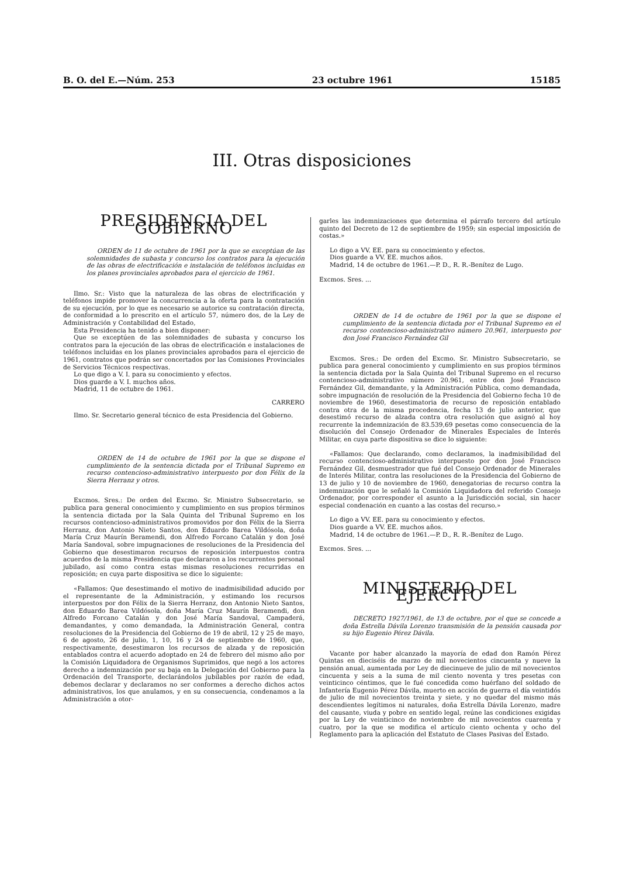B. O. del E.—Núm. 253 23 octubre 1961 15185
III. Otras disposiciones
PRESIDENCIA DEL GOBIERNO
ORDEN de 11 de octubre de 1961 por la que se exceptúan de las solemnidades de subasta y concurso los contratos para la ejecución de las obras de electrificación e instalación de teléfonos incluidas en los planes provinciales aprobados para el ejercicio de 1961.
Ilmo. Sr.: Visto que la naturaleza de las obras de electrificación y teléfonos impide promover la concurrencia a la oferta para la contratación de su ejecución, por lo que es necesario se autorice su contratación directa, de conformidad a lo prescrito en el artículo 57, número dos, de la Ley de Administración y Contabilidad del Estado,
Esta Presidencia ha tenido a bien disponer:
Que se exceptúen de las solemnidades de subasta y concurso los contratos para la ejecución de las obras de electrificación e instalaciones de teléfonos incluidas en los planes provinciales aprobados para el ejercicio de 1961, contratos que podrán ser concertados por las Comisiones Provinciales de Servicios Técnicos respectivas.
Lo que digo a V. I. para su conocimiento y efectos.
Dios guarde a V. I. muchos años.
Madrid, 11 de octubre de 1961.
CARRERO
Ilmo. Sr. Secretario general técnico de esta Presidencia del Gobierno.
ORDEN de 14 de octubre de 1961 por la que se dispone el cumplimiento de la sentencia dictada por el Tribunal Supremo en recurso contencioso-administrativo interpuesto por don Félix de la Sierra Herranz y otros.
Excmos. Sres.: De orden del Excmo. Sr. Ministro Subsecretario, se publica para general conocimiento y cumplimiento en sus propios términos la sentencia dictada por la Sala Quinta del Tribunal Supremo en los recursos contencioso-administrativos promovidos por don Félix de la Sierra Herranz, don Antonio Nieto Santos, don Eduardo Barea Vildósola, doña María Cruz Maurín Beramendi, don Alfredo Forcano Catalán y don José María Sandoval, sobre impugnaciones de resoluciones de la Presidencia del Gobierno que desestimaron recursos de reposición interpuestos contra acuerdos de la misma Presidencia que declararon a los recurrentes personal jubilado, así como contra estas mismas resoluciones recurridas en reposición; en cuya parte dispositiva se dice lo siguiente:
«Fallamos: Que desestimando el motivo de inadmisibilidad aducido por el representante de la Administración, y estimando los recursos interpuestos por don Félix de la Sierra Herranz, don Antonio Nieto Santos, don Eduardo Barea Vildósola, doña María Cruz Maurín Beramendi, don Alfredo Forcano Catalán y don José María Sandoval, Campaderá, demandantes, y como demandada, la Administración General, contra resoluciones de la Presidencia del Gobierno de 19 de abril, 12 y 25 de mayo, 6 de agosto, 26 de julio, 1, 10, 16 y 24 de septiembre de 1960, que, respectivamente, desestimaron los recursos de alzada y de reposición entablados contra el acuerdo adoptado en 24 de febrero del mismo año por la Comisión Liquidadora de Organismos Suprimidos, que negó a los actores derecho a indemnización por su baja en la Delegación del Gobierno para la Ordenación del Transporte, declarándolos jubilables por razón de edad, debemos declarar y declaramos no ser conformes a derecho dichos actos administrativos, los que anulamos, y en su consecuencia, condenamos a la Administración a otor-
garles las indemnizaciones que determina el párrafo tercero del artículo quinto del Decreto de 12 de septiembre de 1959; sin especial imposición de costas.»
Lo digo a VV. EE. para su conocimiento y efectos.
Dios guarde a VV. EE. muchos años.
Madrid, 14 de octubre de 1961.—P. D., R. R.-Benítez de Lugo.
Excmos. Sres. ...
ORDEN de 14 de octubre de 1961 por la que se dispone el cumplimiento de la sentencia dictada por el Tribunal Supremo en el recurso contencioso-administrativo número 20.961, interpuesto por don José Francisco Fernández Gil
Excmos. Sres.: De orden del Excmo. Sr. Ministro Subsecretario, se publica para general conocimiento y cumplimiento en sus propios términos la sentencia dictada por la Sala Quinta del Tribunal Supremo en el recurso contencioso-administrativo número 20.961, entre don José Francisco Fernández Gil, demandante, y la Administración Pública, como demandada, sobre impugnación de resolución de la Presidencia del Gobierno fecha 10 de noviembre de 1960, desestimatoria de recurso de reposición entablado contra otra de la misma procedencia, fecha 13 de julio anterior, que desestimó recurso de alzada contra otra resolución que asignó al hoy recurrente la indemnización de 83.539,69 pesetas como consecuencia de la disolución del Consejo Ordenador de Minerales Especiales de Interés Militar, en cuya parte dispositiva se dice lo siguiente:
«Fallamos: Que declarando, como declaramos, la inadmisibilidad del recurso contencioso-administrativo interpuesto por don José Francisco Fernández Gil, desmuestrador que fué del Consejo Ordenador de Minerales de Interés Militar, contra las resoluciones de la Presidencia del Gobierno de 13 de julio y 10 de noviembre de 1960, denegatorias de recurso contra la indemnización que le señaló la Comisión Liquidadora del referido Consejo Ordenador, por corresponder el asunto a la Jurisdicción social, sin hacer especial condenación en cuanto a las costas del recurso.»
Lo digo a VV. EE. para su conocimiento y efectos.
Dios guarde a VV. EE. muchos años.
Madrid, 14 de octubre de 1961.—P. D., R. R.-Benítez de Lugo.
Excmos. Sres. ...
MINISTERIO DEL EJERCITO
DECRETO 1927/1961, de 13 de octubre, por el que se concede a doña Estrella Dávila Lorenzo transmisión de la pensión causada por su hijo Eugenio Pérez Dávila.
Vacante por haber alcanzado la mayoría de edad don Ramón Pérez Quintas en dieciséis de marzo de mil novecientos cincuenta y nueve la pensión anual, aumentada por Ley de diecinueve de julio de mil novecientos cincuenta y seis a la suma de mil ciento noventa y tres pesetas con veinticinco céntimos, que le fué concedida como huérfano del soldado de Infantería Eugenio Pérez Dávila, muerto en acción de guerra el día veintidós de julio de mil novecientos treinta y siete, y no quedar del mismo más descendientes legítimos ni naturales, doña Estrella Dávila Lorenzo, madre del causante, viuda y pobre en sentido legal, reúne las condiciones exigidas por la Ley de veinticinco de noviembre de mil novecientos cuarenta y cuatro, por la que se modifica el artículo ciento ochenta y ocho del Reglamento para la aplicación del Estatuto de Clases Pasivas del Estado.